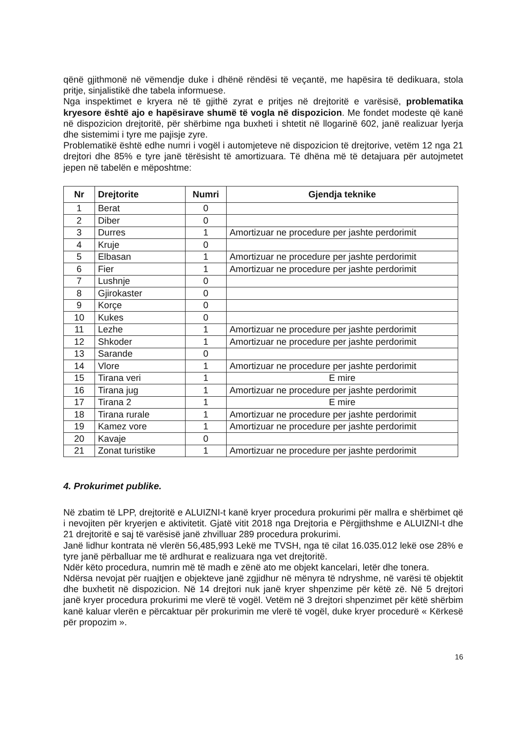qënë gjithmonë në vëmendje duke i dhënë rëndësi të veçantë, me hapësira të dedikuara, stola pritje, sinjalistikë dhe tabela informuese.
Nga inspektimet e kryera në të gjithë zyrat e pritjes në drejtoritë e varësisë, problematika kryesore është ajo e hapësirave shumë të vogla në dispozicion. Me fondet modeste që kanë në dispozicion drejtoritë, për shërbime nga buxheti i shtetit në llogarinë 602, janë realizuar lyerja dhe sistemimi i tyre me pajisje zyre.
Problematikë është edhe numri i vogël i automjeteve në dispozicion të drejtorive, vetëm 12 nga 21 drejtori dhe 85% e tyre janë tërësisht të amortizuara. Të dhëna më të detajuara për autojmetet jepen në tabelën e mëposhtme:
| Nr | Drejtorite | Numri | Gjendja teknike |
| --- | --- | --- | --- |
| 1 | Berat | 0 | |
| 2 | Diber | 0 | |
| 3 | Durres | 1 | Amortizuar ne procedure per jashte perdorimit |
| 4 | Kruje | 0 | |
| 5 | Elbasan | 1 | Amortizuar ne procedure per jashte perdorimit |
| 6 | Fier | 1 | Amortizuar ne procedure per jashte perdorimit |
| 7 | Lushnje | 0 | |
| 8 | Gjirokaster | 0 | |
| 9 | Korçe | 0 | |
| 10 | Kukes | 0 | |
| 11 | Lezhe | 1 | Amortizuar ne procedure per jashte perdorimit |
| 12 | Shkoder | 1 | Amortizuar ne procedure per jashte perdorimit |
| 13 | Sarande | 0 | |
| 14 | Vlore | 1 | Amortizuar ne procedure per jashte perdorimit |
| 15 | Tirana veri | 1 | E mire |
| 16 | Tirana jug | 1 | Amortizuar ne procedure per jashte perdorimit |
| 17 | Tirana 2 | 1 | E mire |
| 18 | Tirana rurale | 1 | Amortizuar ne procedure per jashte perdorimit |
| 19 | Kamez vore | 1 | Amortizuar ne procedure per jashte perdorimit |
| 20 | Kavaje | 0 | |
| 21 | Zonat turistike | 1 | Amortizuar ne procedure per jashte perdorimit |
4. Prokurimet publike.
Në zbatim të LPP, drejtoritë e ALUIZNI-t kanë kryer procedura prokurimi për mallra e shërbimet që i nevojiten për kryerjen e aktivitetit. Gjatë vitit 2018 nga Drejtoria e Përgjithshme e ALUIZNI-t dhe 21 drejtoritë e saj të varësisë janë zhvilluar 289 procedura prokurimi.
Janë lidhur kontrata në vlerën 56,485,993 Lekë me TVSH, nga të cilat 16.035.012 lekë ose 28% e tyre janë përballuar me të ardhurat e realizuara nga vet drejtoritë.
Ndër këto procedura, numrin më të madh e zënë ato me objekt kancelari, letër dhe tonera.
Ndërsa nevojat për ruajtjen e objekteve janë zgjidhur në mënyra të ndryshme, në varësi të objektit dhe buxhetit në dispozicion. Në 14 drejtori nuk janë kryer shpenzime për këtë zë. Në 5 drejtori janë kryer procedura prokurimi me vlerë të vogël. Vetëm në 3 drejtori shpenzimet për këtë shërbim kanë kaluar vlerën e përcaktuar për prokurimin me vlerë të vogël, duke kryer procedurë « Kërkesë për propozim ».
16